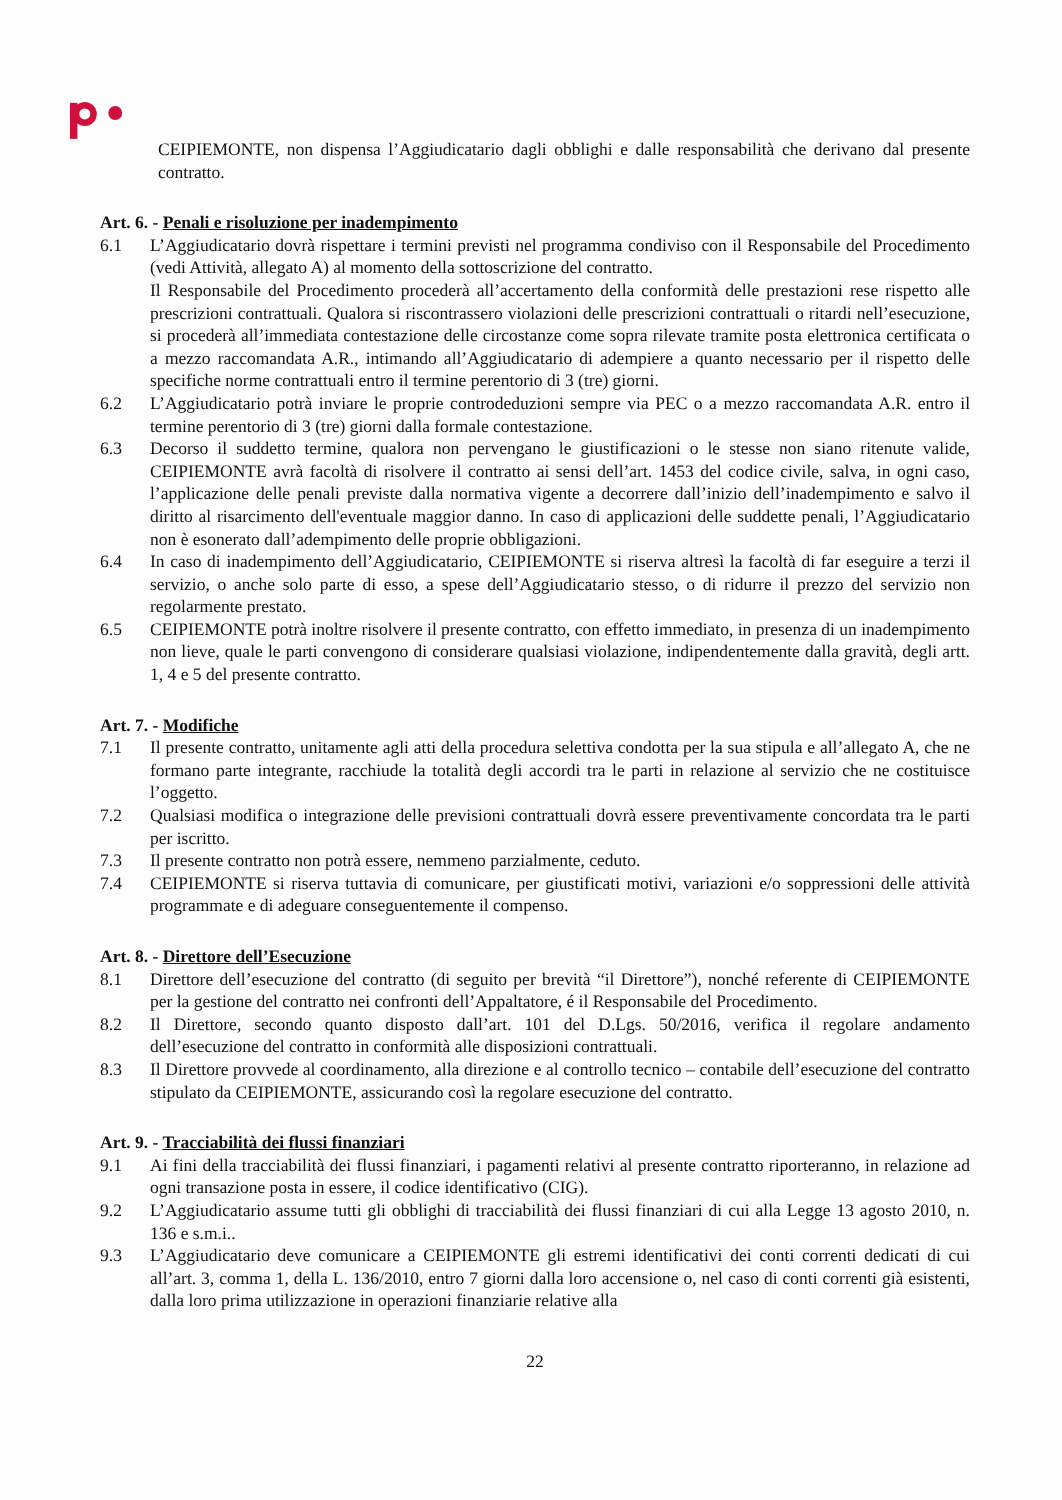CEIPIEMONTE, non dispensa l’Aggiudicatario dagli obblighi e dalle responsabilità che derivano dal presente contratto.
Art. 6. - Penali e risoluzione per inadempimento
6.1 L’Aggiudicatario dovrà rispettare i termini previsti nel programma condiviso con il Responsabile del Procedimento (vedi Attività, allegato A) al momento della sottoscrizione del contratto.
Il Responsabile del Procedimento procederà all’accertamento della conformità delle prestazioni rese rispetto alle prescrizioni contrattuali. Qualora si riscontrassero violazioni delle prescrizioni contrattuali o ritardi nell’esecuzione, si procederà all’immediata contestazione delle circostanze come sopra rilevate tramite posta elettronica certificata o a mezzo raccomandata A.R., intimando all’Aggiudicatario di adempiere a quanto necessario per il rispetto delle specifiche norme contrattuali entro il termine perentorio di 3 (tre) giorni.
6.2 L’Aggiudicatario potrà inviare le proprie controdeduzioni sempre via PEC o a mezzo raccomandata A.R. entro il termine perentorio di 3 (tre) giorni dalla formale contestazione.
6.3 Decorso il suddetto termine, qualora non pervengano le giustificazioni o le stesse non siano ritenute valide, CEIPIEMONTE avrà facoltà di risolvere il contratto ai sensi dell’art. 1453 del codice civile, salva, in ogni caso, l’applicazione delle penali previste dalla normativa vigente a decorrere dall’inizio dell’inadempimento e salvo il diritto al risarcimento dell'eventuale maggior danno. In caso di applicazioni delle suddette penali, l’Aggiudicatario non è esonerato dall’adempimento delle proprie obbligazioni.
6.4 In caso di inadempimento dell’Aggiudicatario, CEIPIEMONTE si riserva altresì la facoltà di far eseguire a terzi il servizio, o anche solo parte di esso, a spese dell’Aggiudicatario stesso, o di ridurre il prezzo del servizio non regolarmente prestato.
6.5 CEIPIEMONTE potrà inoltre risolvere il presente contratto, con effetto immediato, in presenza di un inadempimento non lieve, quale le parti convengono di considerare qualsiasi violazione, indipendentemente dalla gravità, degli artt. 1, 4 e 5 del presente contratto.
Art. 7. - Modifiche
7.1 Il presente contratto, unitamente agli atti della procedura selettiva condotta per la sua stipula e all’allegato A, che ne formano parte integrante, racchiude la totalità degli accordi tra le parti in relazione al servizio che ne costituisce l’oggetto.
7.2 Qualsiasi modifica o integrazione delle previsioni contrattuali dovrà essere preventivamente concordata tra le parti per iscritto.
7.3 Il presente contratto non potrà essere, nemmeno parzialmente, ceduto.
7.4 CEIPIEMONTE si riserva tuttavia di comunicare, per giustificati motivi, variazioni e/o soppressioni delle attività programmate e di adeguare conseguentemente il compenso.
Art. 8. - Direttore dell’Esecuzione
8.1 Direttore dell’esecuzione del contratto (di seguito per brevità “il Direttore”), nonché referente di CEIPIEMONTE per la gestione del contratto nei confronti dell’Appaltatore, é il Responsabile del Procedimento.
8.2 Il Direttore, secondo quanto disposto dall’art. 101 del D.Lgs. 50/2016, verifica il regolare andamento dell’esecuzione del contratto in conformità alle disposizioni contrattuali.
8.3 Il Direttore provvede al coordinamento, alla direzione e al controllo tecnico – contabile dell’esecuzione del contratto stipulato da CEIPIEMONTE, assicurando così la regolare esecuzione del contratto.
Art. 9. - Tracciabilità dei flussi finanziari
9.1 Ai fini della tracciabilità dei flussi finanziari, i pagamenti relativi al presente contratto riporteranno, in relazione ad ogni transazione posta in essere, il codice identificativo (CIG).
9.2 L’Aggiudicatario assume tutti gli obblighi di tracciabilità dei flussi finanziari di cui alla Legge 13 agosto 2010, n. 136 e s.m.i..
9.3 L’Aggiudicatario deve comunicare a CEIPIEMONTE gli estremi identificativi dei conti correnti dedicati di cui all’art. 3, comma 1, della L. 136/2010, entro 7 giorni dalla loro accensione o, nel caso di conti correnti già esistenti, dalla loro prima utilizzazione in operazioni finanziarie relative alla
22